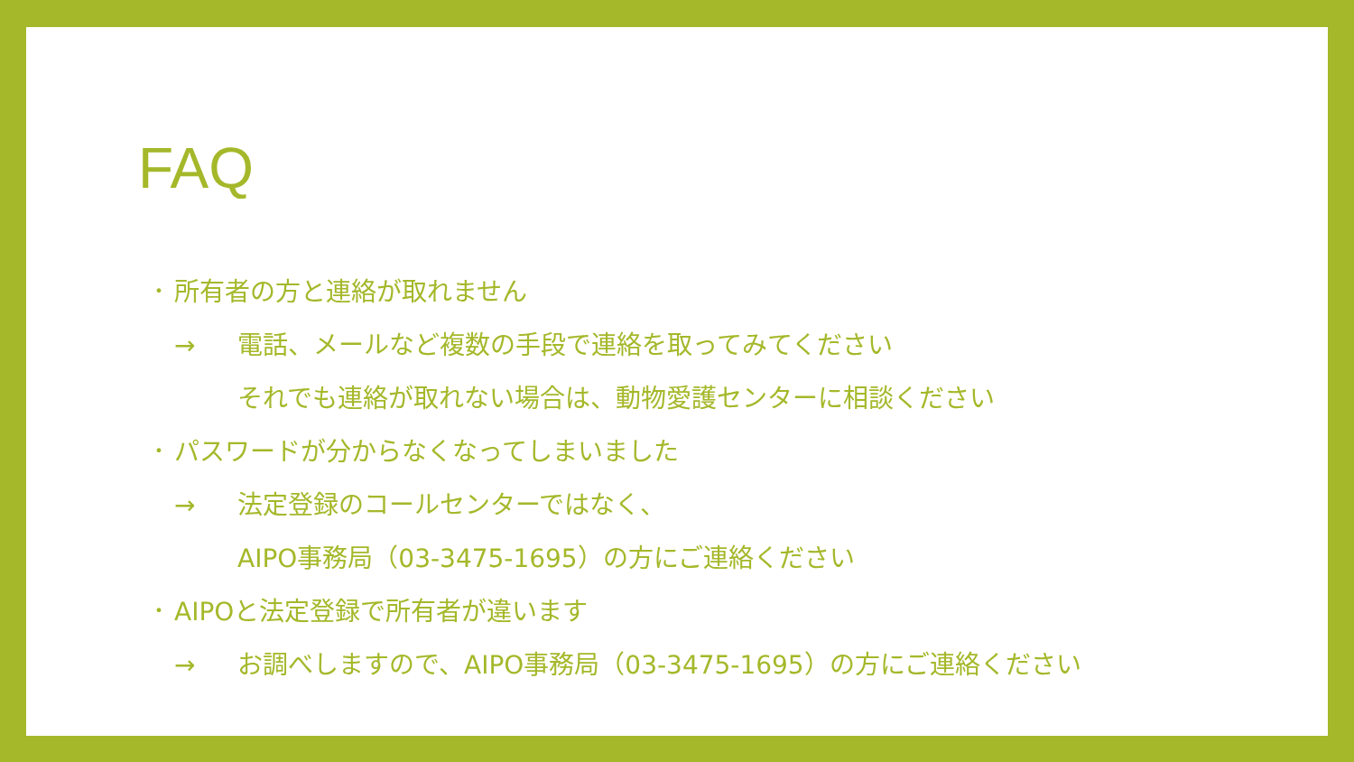FAQ
･ 所有者の方と連絡が取れません
→ 電話、メールなど複数の手段で連絡を取ってみてください
それでも連絡が取れない場合は、動物愛護センターに相談ください
･ パスワードが分からなくなってしまいました
→ 法定登録のコールセンターではなく、
AIPO事務局（03-3475-1695）の方にご連絡ください
･ AIPOと法定登録で所有者が違います
→ お調べしますので、AIPO事務局（03-3475-1695）の方にご連絡ください